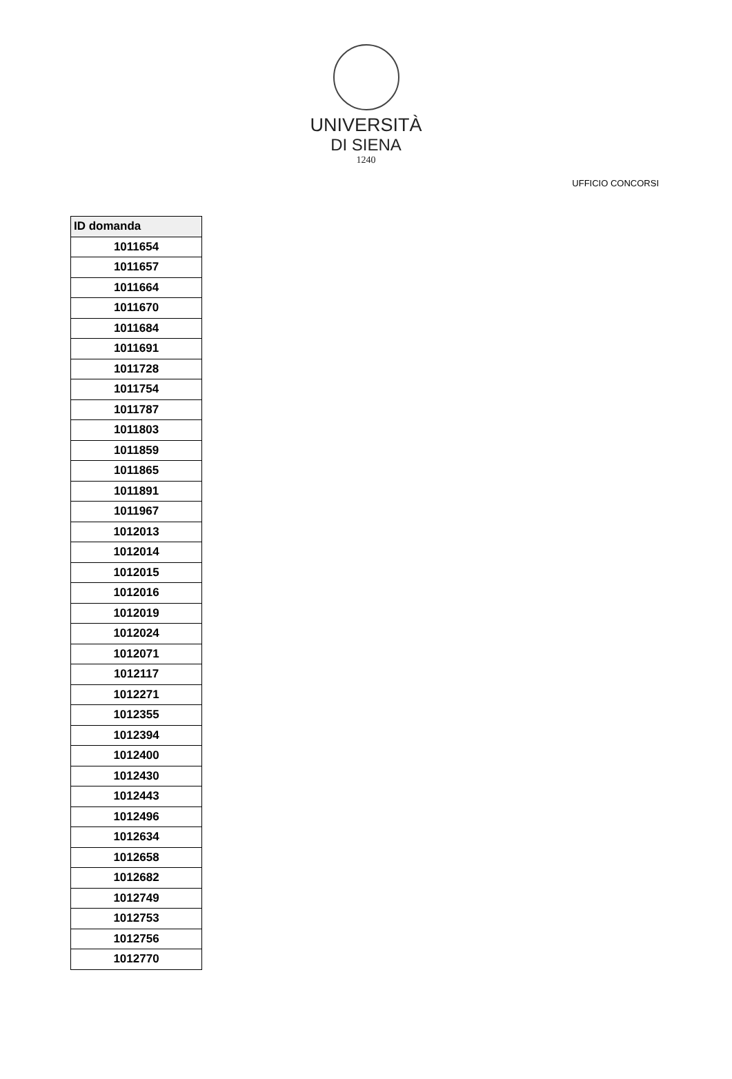UNIVERSITÀ
DI SIENA
1240
UFFICIO CONCORSI
| ID domanda |
| --- |
| 1011654 |
| 1011657 |
| 1011664 |
| 1011670 |
| 1011684 |
| 1011691 |
| 1011728 |
| 1011754 |
| 1011787 |
| 1011803 |
| 1011859 |
| 1011865 |
| 1011891 |
| 1011967 |
| 1012013 |
| 1012014 |
| 1012015 |
| 1012016 |
| 1012019 |
| 1012024 |
| 1012071 |
| 1012117 |
| 1012271 |
| 1012355 |
| 1012394 |
| 1012400 |
| 1012430 |
| 1012443 |
| 1012496 |
| 1012634 |
| 1012658 |
| 1012682 |
| 1012749 |
| 1012753 |
| 1012756 |
| 1012770 |